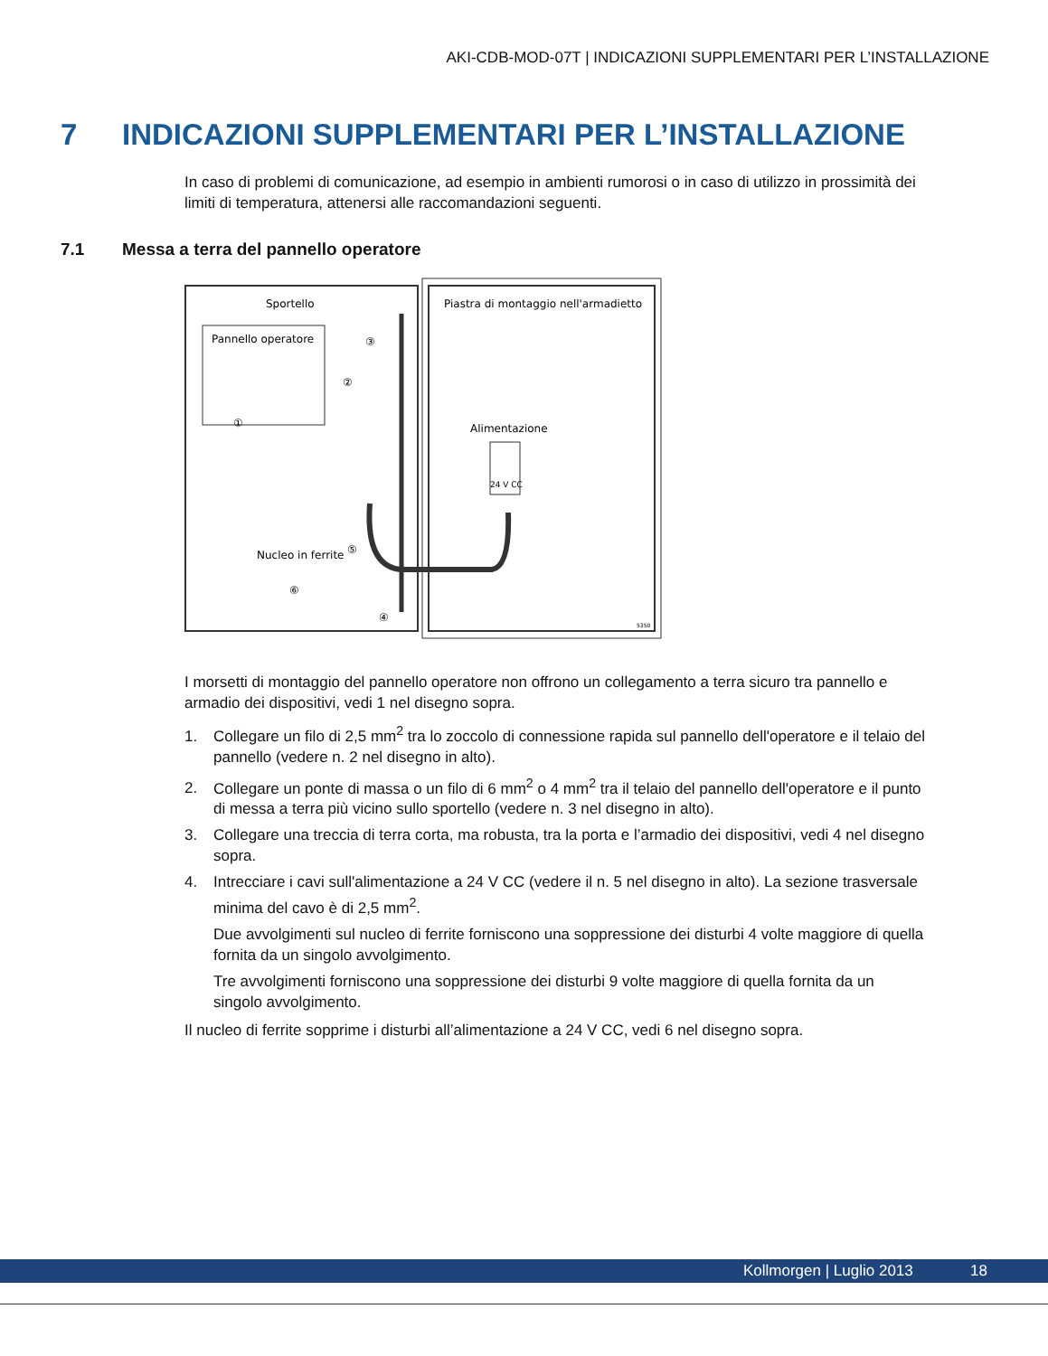AKI-CDB-MOD-07T | INDICAZIONI SUPPLEMENTARI PER L’INSTALLAZIONE
7 INDICAZIONI SUPPLEMENTARI PER L’INSTALLAZIONE
In caso di problemi di comunicazione, ad esempio in ambienti rumorosi o in caso di utilizzo in prossimità dei limiti di temperatura, attenersi alle raccomandazioni seguenti.
7.1 Messa a terra del pannello operatore
Sportello
Piastra di montaggio nell'armadietto
Pannello operatore
Alimentazione
24 V CC
Nucleo in ferrite
③
②
①
⑤
⑥
④
5350
I morsetti di montaggio del pannello operatore non offrono un collegamento a terra sicuro tra pannello e armadio dei dispositivi, vedi 1 nel disegno sopra.
1. Collegare un filo di 2,5 mm<sup>2</sup> tra lo zoccolo di connessione rapida sul pannello dell'operatore e il telaio del pannello (vedere n. 2 nel disegno in alto).
2. Collegare un ponte di massa o un filo di 6 mm<sup>2</sup> o 4 mm<sup>2</sup> tra il telaio del pannello dell'operatore e il punto di messa a terra più vicino sullo sportello (vedere n. 3 nel disegno in alto).
3. Collegare una treccia di terra corta, ma robusta, tra la porta e l’armadio dei dispositivi, vedi 4 nel disegno sopra.
4. Intrecciare i cavi sull'alimentazione a 24 V CC (vedere il n. 5 nel disegno in alto). La sezione trasversale minima del cavo è di 2,5 mm<sup>2</sup>.
Due avvolgimenti sul nucleo di ferrite forniscono una soppressione dei disturbi 4 volte maggiore di quella fornita da un singolo avvolgimento.
Tre avvolgimenti forniscono una soppressione dei disturbi 9 volte maggiore di quella fornita da un singolo avvolgimento.
Il nucleo di ferrite sopprime i disturbi all’alimentazione a 24 V CC, vedi 6 nel disegno sopra.
Kollmorgen | Luglio 2013 18